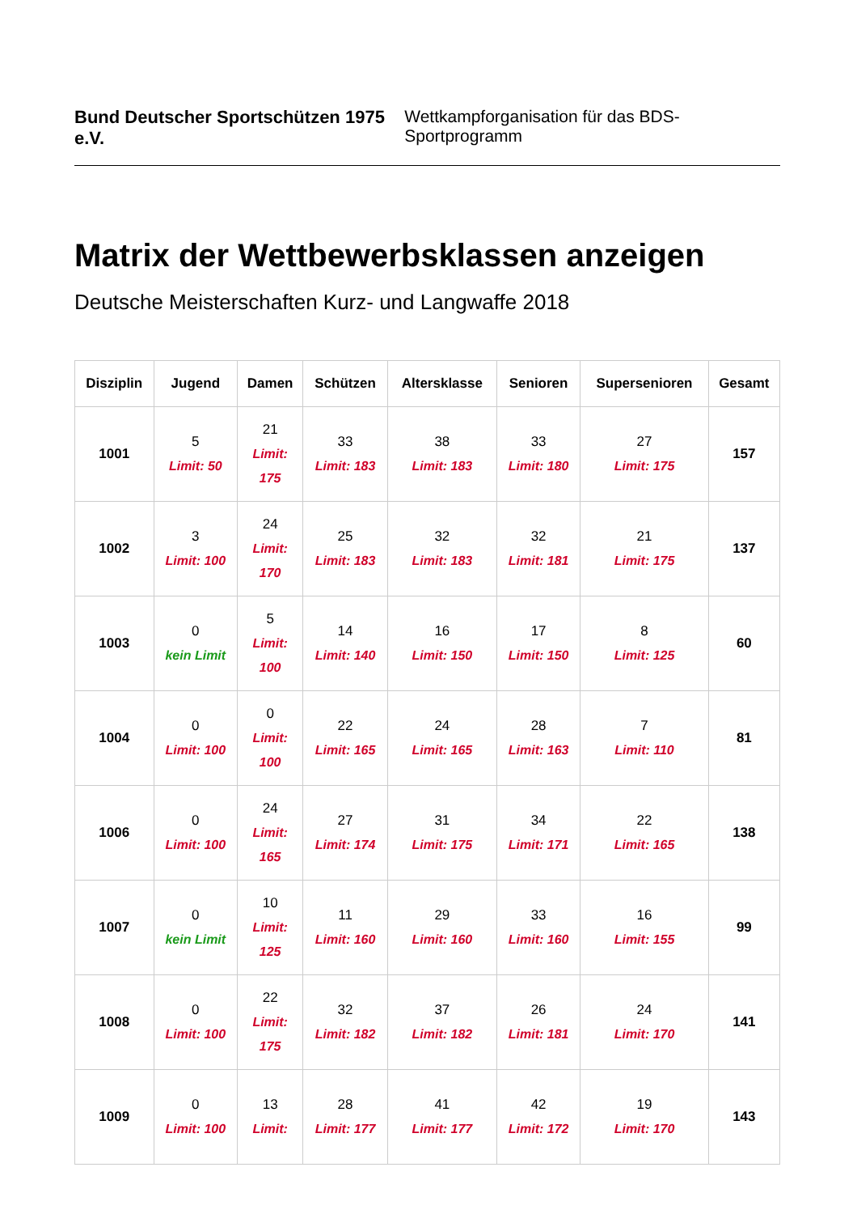Bund Deutscher Sportschützen 1975 e.V. Wettkampforganisation für das BDS-Sportprogramm
Matrix der Wettbewerbsklassen anzeigen
Deutsche Meisterschaften Kurz- und Langwaffe 2018
| Disziplin | Jugend | Damen | Schützen | Altersklasse | Senioren | Supersenioren | Gesamt |
| --- | --- | --- | --- | --- | --- | --- | --- |
| 1001 | 5 Limit: 50 | 21 Limit: 175 | 33 Limit: 183 | 38 Limit: 183 | 33 Limit: 180 | 27 Limit: 175 | 157 |
| 1002 | 3 Limit: 100 | 24 Limit: 170 | 25 Limit: 183 | 32 Limit: 183 | 32 Limit: 181 | 21 Limit: 175 | 137 |
| 1003 | 0 kein Limit | 5 Limit: 100 | 14 Limit: 140 | 16 Limit: 150 | 17 Limit: 150 | 8 Limit: 125 | 60 |
| 1004 | 0 Limit: 100 | 0 Limit: 100 | 22 Limit: 165 | 24 Limit: 165 | 28 Limit: 163 | 7 Limit: 110 | 81 |
| 1006 | 0 Limit: 100 | 24 Limit: 165 | 27 Limit: 174 | 31 Limit: 175 | 34 Limit: 171 | 22 Limit: 165 | 138 |
| 1007 | 0 kein Limit | 10 Limit: 125 | 11 Limit: 160 | 29 Limit: 160 | 33 Limit: 160 | 16 Limit: 155 | 99 |
| 1008 | 0 Limit: 100 | 22 Limit: 175 | 32 Limit: 182 | 37 Limit: 182 | 26 Limit: 181 | 24 Limit: 170 | 141 |
| 1009 | 0 Limit: 100 | 13 Limit: | 28 Limit: 177 | 41 Limit: 177 | 42 Limit: 172 | 19 Limit: 170 | 143 |